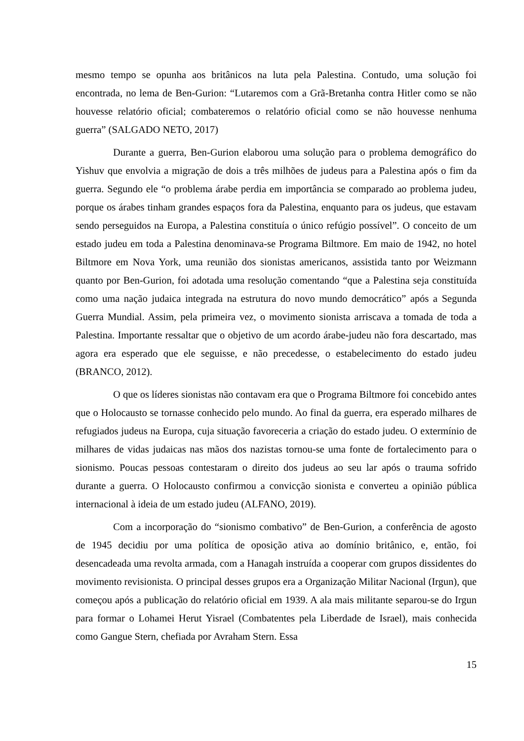mesmo tempo se opunha aos britânicos na luta pela Palestina. Contudo, uma solução foi encontrada, no lema de Ben-Gurion: “Lutaremos com a Grã-Bretanha contra Hitler como se não houvesse relatório oficial; combateremos o relatório oficial como se não houvesse nenhuma guerra” (SALGADO NETO, 2017)
Durante a guerra, Ben-Gurion elaborou uma solução para o problema demográfico do Yishuv que envolvia a migração de dois a três milhões de judeus para a Palestina após o fim da guerra. Segundo ele “o problema árabe perdia em importância se comparado ao problema judeu, porque os árabes tinham grandes espaços fora da Palestina, enquanto para os judeus, que estavam sendo perseguidos na Europa, a Palestina constituía o único refúgio possível”. O conceito de um estado judeu em toda a Palestina denominava-se Programa Biltmore. Em maio de 1942, no hotel Biltmore em Nova York, uma reunião dos sionistas americanos, assistida tanto por Weizmann quanto por Ben-Gurion, foi adotada uma resolução comentando “que a Palestina seja constituída como uma nação judaica integrada na estrutura do novo mundo democrático” após a Segunda Guerra Mundial. Assim, pela primeira vez, o movimento sionista arriscava a tomada de toda a Palestina. Importante ressaltar que o objetivo de um acordo árabe-judeu não fora descartado, mas agora era esperado que ele seguisse, e não precedesse, o estabelecimento do estado judeu (BRANCO, 2012).
O que os líderes sionistas não contavam era que o Programa Biltmore foi concebido antes que o Holocausto se tornasse conhecido pelo mundo. Ao final da guerra, era esperado milhares de refugiados judeus na Europa, cuja situação favoreceria a criação do estado judeu. O extermínio de milhares de vidas judaicas nas mãos dos nazistas tornou-se uma fonte de fortalecimento para o sionismo. Poucas pessoas contestaram o direito dos judeus ao seu lar após o trauma sofrido durante a guerra. O Holocausto confirmou a convicção sionista e converteu a opinião pública internacional à ideia de um estado judeu (ALFANO, 2019).
Com a incorporação do “sionismo combativo” de Ben-Gurion, a conferência de agosto de 1945 decidiu por uma política de oposição ativa ao domínio britânico, e, então, foi desencadeada uma revolta armada, com a Hanagah instruída a cooperar com grupos dissidentes do movimento revisionista. O principal desses grupos era a Organização Militar Nacional (Irgun), que começou após a publicação do relatório oficial em 1939. A ala mais militante separou-se do Irgun para formar o Lohamei Herut Yisrael (Combatentes pela Liberdade de Israel), mais conhecida como Gangue Stern, chefiada por Avraham Stern. Essa
15